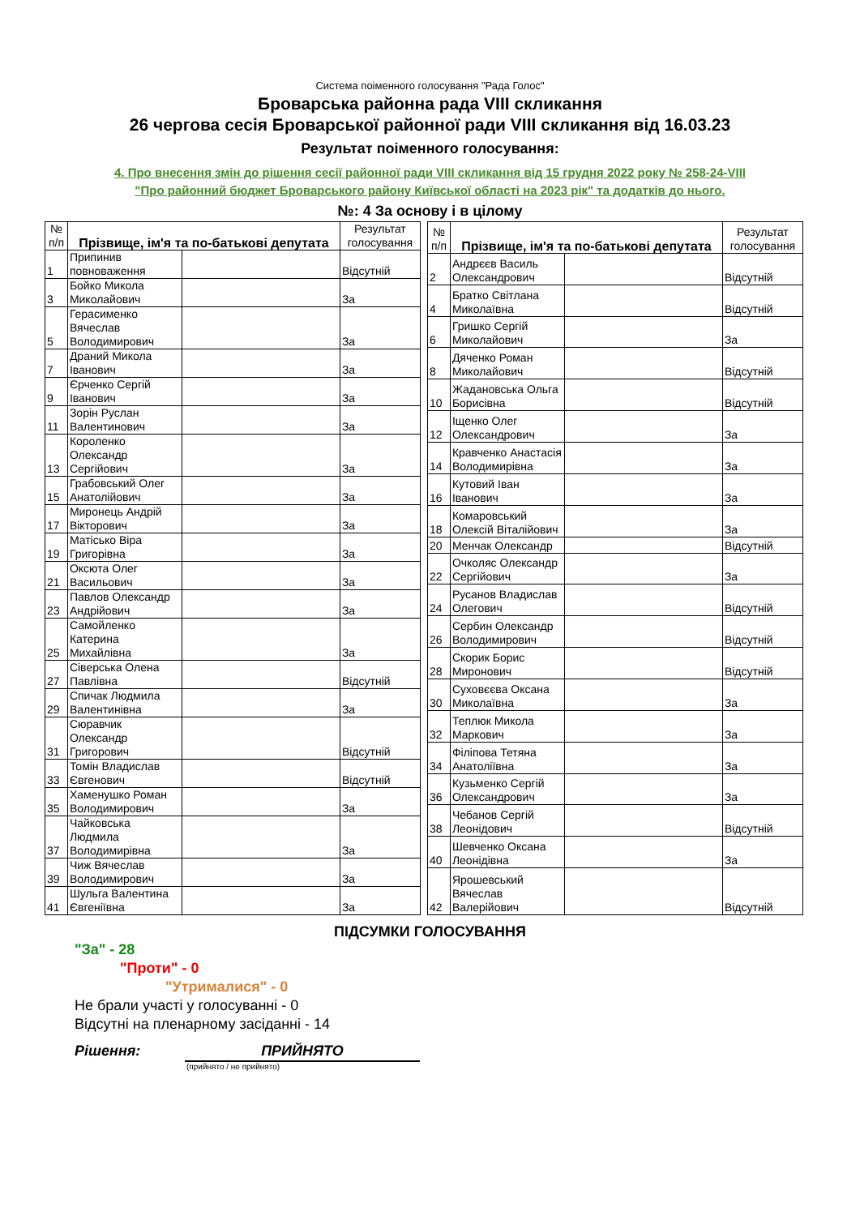Система поіменного голосування "Рада Голос"
Броварська районна рада VIII скликання
26 чергова сесія Броварської районної ради VIII скликання від 16.03.23
Результат поіменного голосування:
4. Про внесення змін до рішення сесії районної ради VIII скликання від 15 грудня 2022 року № 258-24-VIII
"Про районний бюджет Броварського району Київської області на 2023 рік" та додатків до нього.
№: 4 За основу і в цілому
| № п/п | Прізвище, ім'я та по-батькові депутата | | Результат голосування |
| --- | --- | --- | --- |
| 1 | Припинив повноваження | | Відсутній |
| 3 | Бойко Микола Миколайович | | За |
| 5 | Герасименко Вячеслав Володимирович | | За |
| 7 | Драний Микола Іванович | | За |
| 9 | Єрченко Сергій Іванович | | За |
| 11 | Зорін Руслан Валентинович | | За |
| 13 | Короленко Олександр Сергійович | | За |
| 15 | Грабовський Олег Анатолійович | | За |
| 17 | Миронець Андрій Вікторович | | За |
| 19 | Матісько Віра Григорівна | | За |
| 21 | Оксюта Олег Васильович | | За |
| 23 | Павлов Олександр Андрійович | | За |
| 25 | Самойленко Катерина Михайлівна | | За |
| 27 | Сіверська Олена Павлівна | | Відсутній |
| 29 | Спичак Людмила Валентинівна | | За |
| 31 | Сюравчик Олександр Григорович | | Відсутній |
| 33 | Томін Владислав Євгенович | | Відсутній |
| 35 | Хаменушко Роман Володимирович | | За |
| 37 | Чайковська Людмила Володимирівна | | За |
| 39 | Чиж Вячеслав Володимирович | | За |
| 41 | Шульга Валентина Євгеніївна | | За |
| № п/п | Прізвище, ім'я та по-батькові депутата | | Результат голосування |
| --- | --- | --- | --- |
| 2 | Андрєєв Василь Олександрович | | Відсутній |
| 4 | Братко Світлана Миколаївна | | Відсутній |
| 6 | Гришко Сергій Миколайович | | За |
| 8 | Дяченко Роман Миколайович | | Відсутній |
| 10 | Жадановська Ольга Борисівна | | Відсутній |
| 12 | Іщенко Олег Олександрович | | За |
| 14 | Кравченко Анастасія Володимирівна | | За |
| 16 | Кутовий Іван Іванович | | За |
| 18 | Комаровський Олексій Віталійович | | За |
| 20 | Менчак Олександр | | Відсутній |
| 22 | Очколяс Олександр Сергійович | | За |
| 24 | Русанов Владислав Олегович | | Відсутній |
| 26 | Сербин Олександр Володимирович | | Відсутній |
| 28 | Скорик Борис Миронович | | Відсутній |
| 30 | Суховєєва Оксана Миколаївна | | За |
| 32 | Теплюк Микола Маркович | | За |
| 34 | Філіпова Тетяна Анатоліївна | | За |
| 36 | Кузьменко Сергій Олександрович | | За |
| 38 | Чебанов Сергій Леонідович | | Відсутній |
| 40 | Шевченко Оксана Леонідівна | | За |
| 42 | Ярошевський Вячеслав Валерійович | | Відсутній |
ПІДСУМКИ ГОЛОСУВАННЯ
"За" - 28
"Проти" - 0
"Утрималися" - 0
Не брали участі у голосуванні - 0
Відсутні на пленарному засіданні - 14
Рішення: ПРИЙНЯТО
(прийнято / не прийнято)